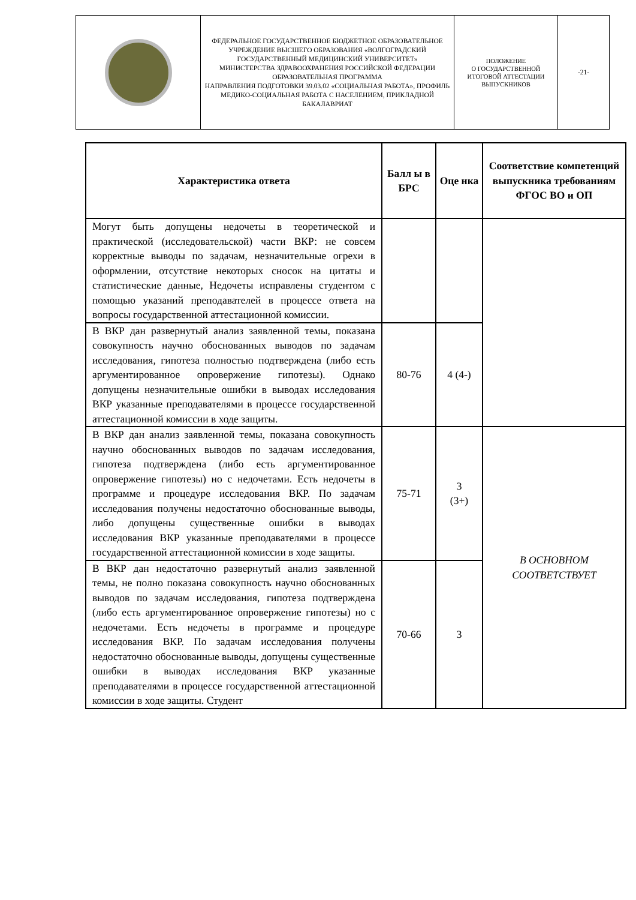| | ФЕДЕРАЛЬНОЕ ГОСУДАРСТВЕННОЕ БЮДЖЕТНОЕ ОБРАЗОВАТЕЛЬНОЕ УЧРЕЖДЕНИЕ ВЫСШЕГО ОБРАЗОВАНИЯ «ВОЛГОГРАДСКИЙ ГОСУДАРСТВЕННЫЙ МЕДИЦИНСКИЙ УНИВЕРСИТЕТ» МИНИСТЕРСТВА ЗДРАВООХРАНЕНИЯ РОССИЙСКОЙ ФЕДЕРАЦИИ ОБРАЗОВАТЕЛЬНАЯ ПРОГРАММА НАПРАВЛЕНИЯ ПОДГОТОВКИ 39.03.02 «СОЦИАЛЬНАЯ РАБОТА», ПРОФИЛЬ МЕДИКО-СОЦИАЛЬНАЯ РАБОТА С НАСЕЛЕНИЕМ, ПРИКЛАДНОЙ БАКАЛАВРИАТ | ПОЛОЖЕНИЕ О ГОСУДАРСТВЕННОЙ ИТОГОВОЙ АТТЕСТАЦИИ ВЫПУСКНИКОВ | -21- |
| Характеристика ответа | Балл ы в БРС | Оце нка | Соответствие компетенций выпускника требованиям ФГОС ВО и ОП |
| --- | --- | --- | --- |
| Могут быть допущены недочеты в теоретической и практической (исследовательской) части ВКР: не совсем корректные выводы по задачам, незначительные огрехи в оформлении, отсутствие некоторых сносок на цитаты и статистические данные, Недочеты исправлены студентом с помощью указаний преподавателей в процессе ответа на вопросы государственной аттестационной комиссии. | | | |
| В ВКР дан развернутый анализ заявленной темы, показана совокупность научно обоснованных выводов по задачам исследования, гипотеза полностью подтверждена (либо есть аргументированное опровержение гипотезы). Однако допущены незначительные ошибки в выводах исследования ВКР указанные преподавателями в процессе государственной аттестационной комиссии в ходе защиты. | 80-76 | 4 (4-) | |
| В ВКР дан анализ заявленной темы, показана совокупность научно обоснованных выводов по задачам исследования, гипотеза подтверждена (либо есть аргументированное опровержение гипотезы) но с недочетами. Есть недочеты в программе и процедуре исследования ВКР. По задачам исследования получены недостаточно обоснованные выводы, либо допущены существенные ошибки в выводах исследования ВКР указанные преподавателями в процессе государственной аттестационной комиссии в ходе защиты. | 75-71 | 3 (3+) | В ОСНОВНОМ СООТВЕТСТВУЕТ |
| В ВКР дан недостаточно развернутый анализ заявленной темы, не полно показана совокупность научно обоснованных выводов по задачам исследования, гипотеза подтверждена (либо есть аргументированное опровержение гипотезы) но с недочетами. Есть недочеты в программе и процедуре исследования ВКР. По задачам исследования получены недостаточно обоснованные выводы, допущены существенные ошибки в выводах исследования ВКР указанные преподавателями в процессе государственной аттестационной комиссии в ходе защиты. Студент | 70-66 | 3 | |